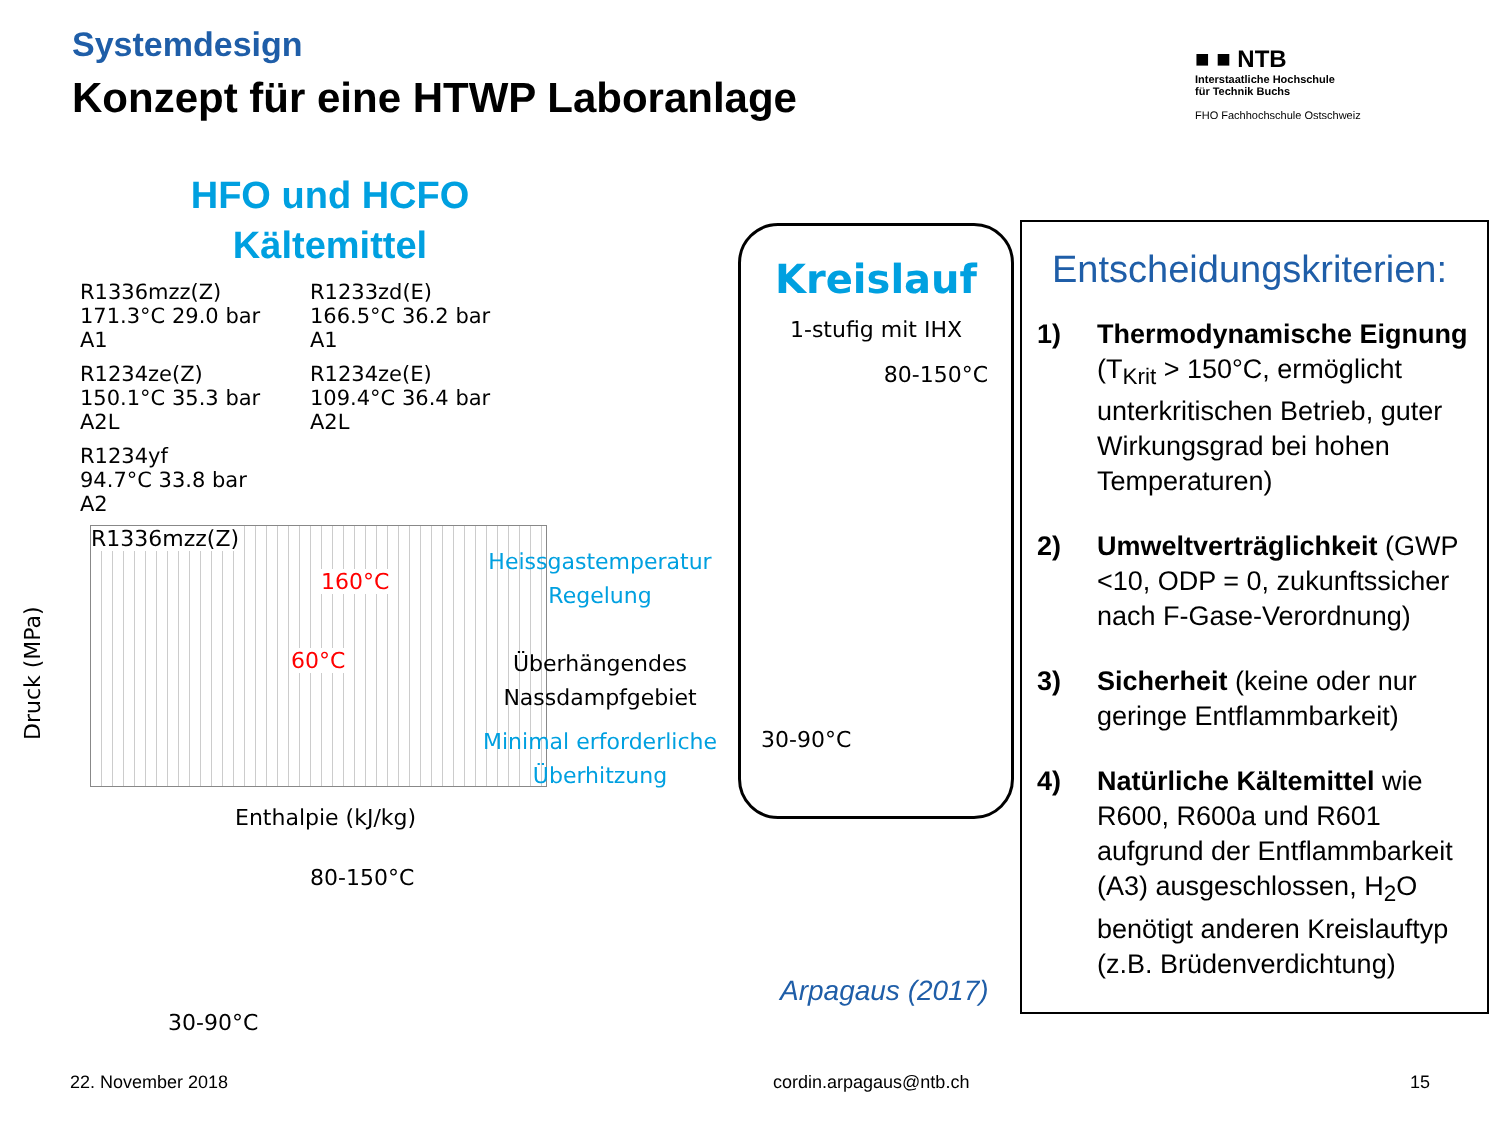Systemdesign
Konzept für eine HTWP Laboranlage
■ ■ NTB
Interstaatliche Hochschule
für Technik Buchs
FHO Fachhochschule Ostschweiz
HFO und HCFO
Kältemittel
R1336mzz(Z)
171.3°C 29.0 bar A1
R1233zd(E)
166.5°C 36.2 bar A1
R1234ze(Z)
150.1°C 35.3 bar A2L
R1234ze(E)
109.4°C 36.4 bar A2L
R1234yf
94.7°C 33.8 bar A2
R1336mzz(Z)
160°C
60°C
Druck (MPa)
Enthalpie (kJ/kg)
Heissgastemperatur Regelung
Überhängendes Nassdampfgebiet
Minimal erforderliche Überhitzung
Kreislauf
1-stufig mit IHX
80-150°C
30-90°C
80-150°C
30-90°C
Arpagaus (2017)
Entscheidungskriterien:
1) Thermodynamische Eignung (T<sub>Krit</sub> > 150°C, ermöglicht unterkritischen Betrieb, guter Wirkungsgrad bei hohen Temperaturen)
2) Umweltverträglichkeit (GWP <10, ODP = 0, zukunftssicher nach F-Gase-Verordnung)
3) Sicherheit (keine oder nur geringe Entflammbarkeit)
4) Natürliche Kältemittel wie R600, R600a und R601 aufgrund der Entflammbarkeit (A3) ausgeschlossen, H<sub>2</sub>O benötigt anderen Kreislauftyp (z.B. Brüdenverdichtung)
22. November 2018 cordin.arpagaus@ntb.ch 15